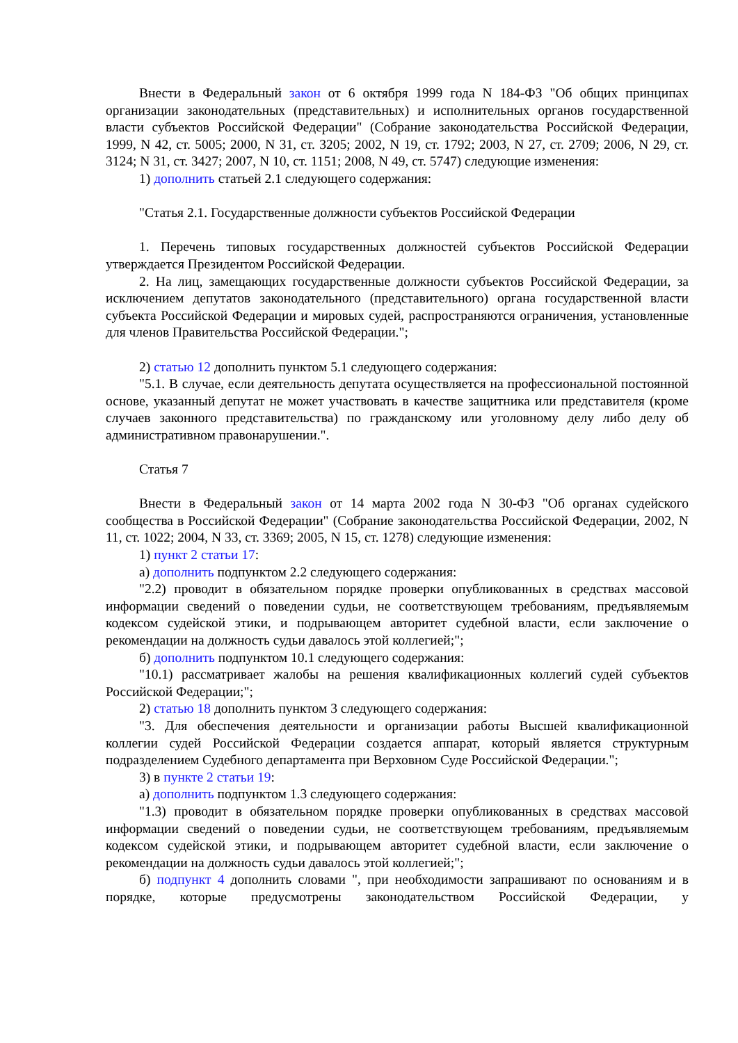Внести в Федеральный закон от 6 октября 1999 года N 184-ФЗ "Об общих принципах организации законодательных (представительных) и исполнительных органов государственной власти субъектов Российской Федерации" (Собрание законодательства Российской Федерации, 1999, N 42, ст. 5005; 2000, N 31, ст. 3205; 2002, N 19, ст. 1792; 2003, N 27, ст. 2709; 2006, N 29, ст. 3124; N 31, ст. 3427; 2007, N 10, ст. 1151; 2008, N 49, ст. 5747) следующие изменения:
1) дополнить статьей 2.1 следующего содержания:
"Статья 2.1. Государственные должности субъектов Российской Федерации
1. Перечень типовых государственных должностей субъектов Российской Федерации утверждается Президентом Российской Федерации.
2. На лиц, замещающих государственные должности субъектов Российской Федерации, за исключением депутатов законодательного (представительного) органа государственной власти субъекта Российской Федерации и мировых судей, распространяются ограничения, установленные для членов Правительства Российской Федерации.";
2) статью 12 дополнить пунктом 5.1 следующего содержания:
"5.1. В случае, если деятельность депутата осуществляется на профессиональной постоянной основе, указанный депутат не может участвовать в качестве защитника или представителя (кроме случаев законного представительства) по гражданскому или уголовному делу либо делу об административном правонарушении.".
Статья 7
Внести в Федеральный закон от 14 марта 2002 года N 30-ФЗ "Об органах судейского сообщества в Российской Федерации" (Собрание законодательства Российской Федерации, 2002, N 11, ст. 1022; 2004, N 33, ст. 3369; 2005, N 15, ст. 1278) следующие изменения:
1) пункт 2 статьи 17:
а) дополнить подпунктом 2.2 следующего содержания:
"2.2) проводит в обязательном порядке проверки опубликованных в средствах массовой информации сведений о поведении судьи, не соответствующем требованиям, предъявляемым кодексом судейской этики, и подрывающем авторитет судебной власти, если заключение о рекомендации на должность судьи давалось этой коллегией;";
б) дополнить подпунктом 10.1 следующего содержания:
"10.1) рассматривает жалобы на решения квалификационных коллегий судей субъектов Российской Федерации;";
2) статью 18 дополнить пунктом 3 следующего содержания:
"3. Для обеспечения деятельности и организации работы Высшей квалификационной коллегии судей Российской Федерации создается аппарат, который является структурным подразделением Судебного департамента при Верховном Суде Российской Федерации.";
3) в пункте 2 статьи 19:
а) дополнить подпунктом 1.3 следующего содержания:
"1.3) проводит в обязательном порядке проверки опубликованных в средствах массовой информации сведений о поведении судьи, не соответствующем требованиям, предъявляемым кодексом судейской этики, и подрывающем авторитет судебной власти, если заключение о рекомендации на должность судьи давалось этой коллегией;";
б) подпункт 4 дополнить словами ", при необходимости запрашивают по основаниям и в порядке, которые предусмотрены законодательством Российской Федерации, у